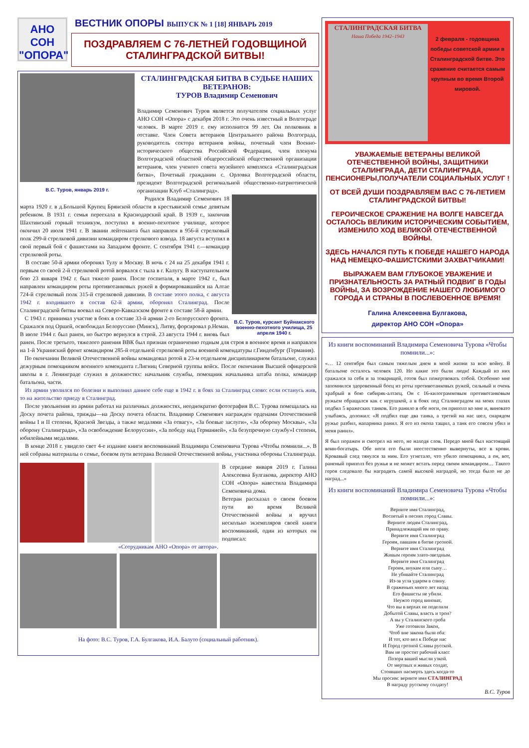АНО СОН
"ОПОРА"
ВЕСТНИК ОПОРЫ ВЫПУСК № 1 [18] ЯНВАРЬ 2019
ПОЗДРАВЛЯЕМ С 76-ЛЕТНЕЙ ГОДОВЩИНОЙ СТАЛИНГРАДСКОЙ БИТВЫ!
В.С. Туров, январь 2019 г.
СТАЛИНГРАДСКАЯ БИТВА В СУДЬБЕ НАШИХ ВЕТЕРАНОВ:
ТУРОВ Владимир Семенович
Владимир Семенович Туров является получателем социальных услуг АНО СОН «Опора» с декабря 2018 г. Это очень известный в Волгограде человек. В марте 2019 г. ему исполнится 99 лет. Он полковник в отставке. Член Совета ветеранов Центрального района Волгограда, руководитель сектора ветеранов войны, почетный член Военно-исторического общества Российской Федерации, член пленума Волгоградской областной общероссийской общественной организации ветеранов, член ученого совета музейного комплекса «Сталинградская битва», Почетный гражданин с. Орловка Волгоградской области, президент Волгоградской региональной общественно-патриотической организации Клуб «Сталинград».
В.С. Туров, курсант Буйнакского военно-пехотного училища, 25 апреля 1940 г.
Родился Владимир Семенович 18 марта 1920 г. в д.Большой Крупец Брянской области в крестьянской семье девятым ребенком. В 1931 г. семья переехала в Краснодарский край. В 1939 г., закончив Шахтинский горный техникум, поступил в военно-пехотное училище, которое окончил 20 июля 1941 г. В звании лейтенанта был направлен в 956-й стрелковый полк 299-й стрелковой дивизии командиром стрелкового взвода. 18 августа вступил в свой первый бой с фашистами на Западном фронте. С сентября 1941 г.—командир стрелковой роты.
В составе 50-й армии оборонял Тулу и Москву. В ночь с 24 на 25 декабря 1941 г. первым со своей 2-й стрелковой ротой ворвался с тыла в г. Калугу. В наступательном бою 23 января 1942 г. был тяжело ранен. После госпиталя, в марте 1942 г., был направлен командиром роты противотанковых ружей в формировавшийся на Алтае 724-й стрелковый полк 315-й стрелковой дивизии. В составе этого полка, с августа 1942 г. входившего в состав 62-й армии, оборонял Сталинград. После Сталинградской битвы воевал на Северо-Кавказском фронте в составе 58-й армии.
С 1943 г. принимал участие в боях в составе 33-й армии 2-го Белорусского фронта. Сражался под Оршей, освобождал Белоруссию (Минск), Литву, форсировал р.Неман. В июле 1944 г. был ранен, но быстро вернулся в строй. 23 августа 1944 г. вновь был ранен. После третьего, тяжелого ранения ВВК был признан ограниченно годным для строя в военное время и направлен на 1-й Украинский фронт командиром 285-й отдельной стрелковой роты военной комендатуры г.Гинденбург (Германия).
По окончании Великой Отечественной войны командовал ротой в 23-м отдельном дисциплинарном батальоне, служил дежурным помощником военного коменданта г.Лигниц Северной группы войск. После окончания Высшей офицерской школы в г. Ленинграде служил в должностях: начальник службы, помощник начальника штаба полка, командир батальона, части.
Из армии уволился по болезни и выполнил данное себе еще в 1942 г. в боях за Сталинград слово: если останусь жив, то на жительство приеду в Сталинград.
После увольнения из армии работал на различных должностях, неоднократно фотография В.С. Турова помещалась на Доску почета района, трижды—на Доску почета области. Владимир Семенович награжден орденами Отечественной войны I и II степени, Красной Звезды, а также медалями «За отвагу», «За боевые заслуги», «За оборону Москвы», «За оборону Сталинграда», «За освобождение Белоруссии», «За победу над Германией», «За безупречную службу»I степени, юбилейными медалями.
В конце 2018 г. увидело свет 4-е издание книги воспоминаний Владимира Семеновича Турова «Чтобы помнили...». В ней собраны материалы о семье, боевом пути ветерана Великой Отечественной войны, участника обороны Сталинграда.
В середине января 2019 г. Галина Алексеевна Булгакова, директор АНО СОН «Опора» навестила Владимира Семеновича дома.
Ветеран рассказал о своем боевом пути во время Великой Отечественной войны и вручил несколько экземпляров своей книги воспоминаний, один из которых он подписал:
«Сотрудникам АНО «Опора» от автора».
На фото: В.С. Туров, Г.А. Булгакова, И.А. Балуто (социальный работник).
СТАЛИНГРАДСКАЯ БИТВА
Наша Победа 1942–1943
2 февраля - годовщина победы советской армии в Сталинградской битве. Это сражение считается самым крупным во время Второй мировой.
УВАЖАЕМЫЕ ВЕТЕРАНЫ ВЕЛИКОЙ ОТЕЧЕСТВЕННОЙ ВОЙНЫ, ЗАЩИТНИКИ СТАЛИНГРАДА, ДЕТИ СТАЛИНГРАДА, ПЕНСИОНЕРЫ,ПОЛУЧАТЕЛИ СОЦИАЛЬНЫХ УСЛУГ !
ОТ ВСЕЙ ДУШИ ПОЗДРАВЛЯЕМ ВАС С 76-ЛЕТИЕМ СТАЛИНГРАДСКОЙ БИТВЫ!
ГЕРОИЧЕСКОЕ СРАЖЕНИЕ НА ВОЛГЕ НАВСЕГДА ОСТАЛОСЬ ВЕЛИКИМ ИСТОРИЧЕСКИМ СОБЫТИЕМ, ИЗМЕНИЛО ХОД ВЕЛИКОЙ ОТЕЧЕСТВЕННОЙ ВОЙНЫ.
ЗДЕСЬ НАЧАЛСЯ ПУТЬ К ПОБЕДЕ НАШЕГО НАРОДА НАД НЕМЕЦКО-ФАШИСТСКИМИ ЗАХВАТЧИКАМИ!
ВЫРАЖАЕМ ВАМ ГЛУБОКОЕ УВАЖЕНИЕ И ПРИЗНАТЕЛЬНОСТЬ ЗА РАТНЫЙ ПОДВИГ В ГОДЫ ВОЙНЫ, ЗА ВОЗРОЖДЕНИЕ НАШЕГО ЛЮБИМОГО ГОРОДА И СТРАНЫ В ПОСЛЕВОЕННОЕ ВРЕМЯ!
Галина Алексеевна Булгакова,
директор АНО СОН «Опора»
Из книги воспоминаний Владимира Семеновича Турова «Чтобы помнили...»:
«… 12 сентября был самым тяжелым днем в моей жизни за всю войну. В батальоне осталось человек 120. Но какие это были люди! Каждый из них сражался за себя и за товарищей, готов был пожертвовать собой. Особенно мне запомнился здоровенный боец из роты противотанковых ружей, сильный и очень храбрый в бою сибиряк-алтаец. Он с 16-килограммовым противотанковым ружьем обращался как с игрушкой, а в боях под Сталинградом на моих глазах подбил 5 вражеских танков. Его ранило в обе ноги, он приполз ко мне и, виновато улыбаясь, доложил: «Я подбил еще два танка, а третий на нас шел, снарядом ружье разбил, напарника ранил. Я его из окопа тащил, а танк его совсем убил и меня ранил».
Я был поражен и смотрел на него, не находя слов. Передо мной был настоящий воин-богатырь. Обе ноги его были неестественно вывернуты, все в крови. Кровавый след тянулся за ним. Его угнетало, что убило помощника, а он, вот, раненый приполз без ружья и не может встать перед своим командиром… Такого героя следовало бы наградить самой высокой наградой, но тогда было не до наград...»
Из книги воспоминаний Владимира Семеновича Турова «Чтобы помнили...»:
Верните имя Сталинград,
Воспетый в песнях город Славы.
Верните людям Сталинград,
Принадлежащий им по праву.
Верните имя Сталинград
Героям, павшим в битве грозной.
Верните имя Сталинград
Живым героям злато-звездным.
Верните имя Сталинград
Героям, внукам или сыну…
Не убивайте Сталинград
Из-за угла ударом в спину.
В сраженьях много лет назад
Его фашисты не убили.
Неужто город виноват,
Что вы в верхах не поделили
Добытой Славы, власть и трон?
А вы у Сталинского гроба
Уже готовили Закон,
Чтоб вне закона были оба:
И тот, кто вел к Победе нас
И Город грозной Славы русской.
Вам не простит рабочий класс
Позора вашей мысли узкой.
От мертвых и живых солдат,
Стоявших насмерть здесь когда-то
Мы просим: верните имя СТАЛИНГРАД
В награду русскому солдату!
В.С. Туров